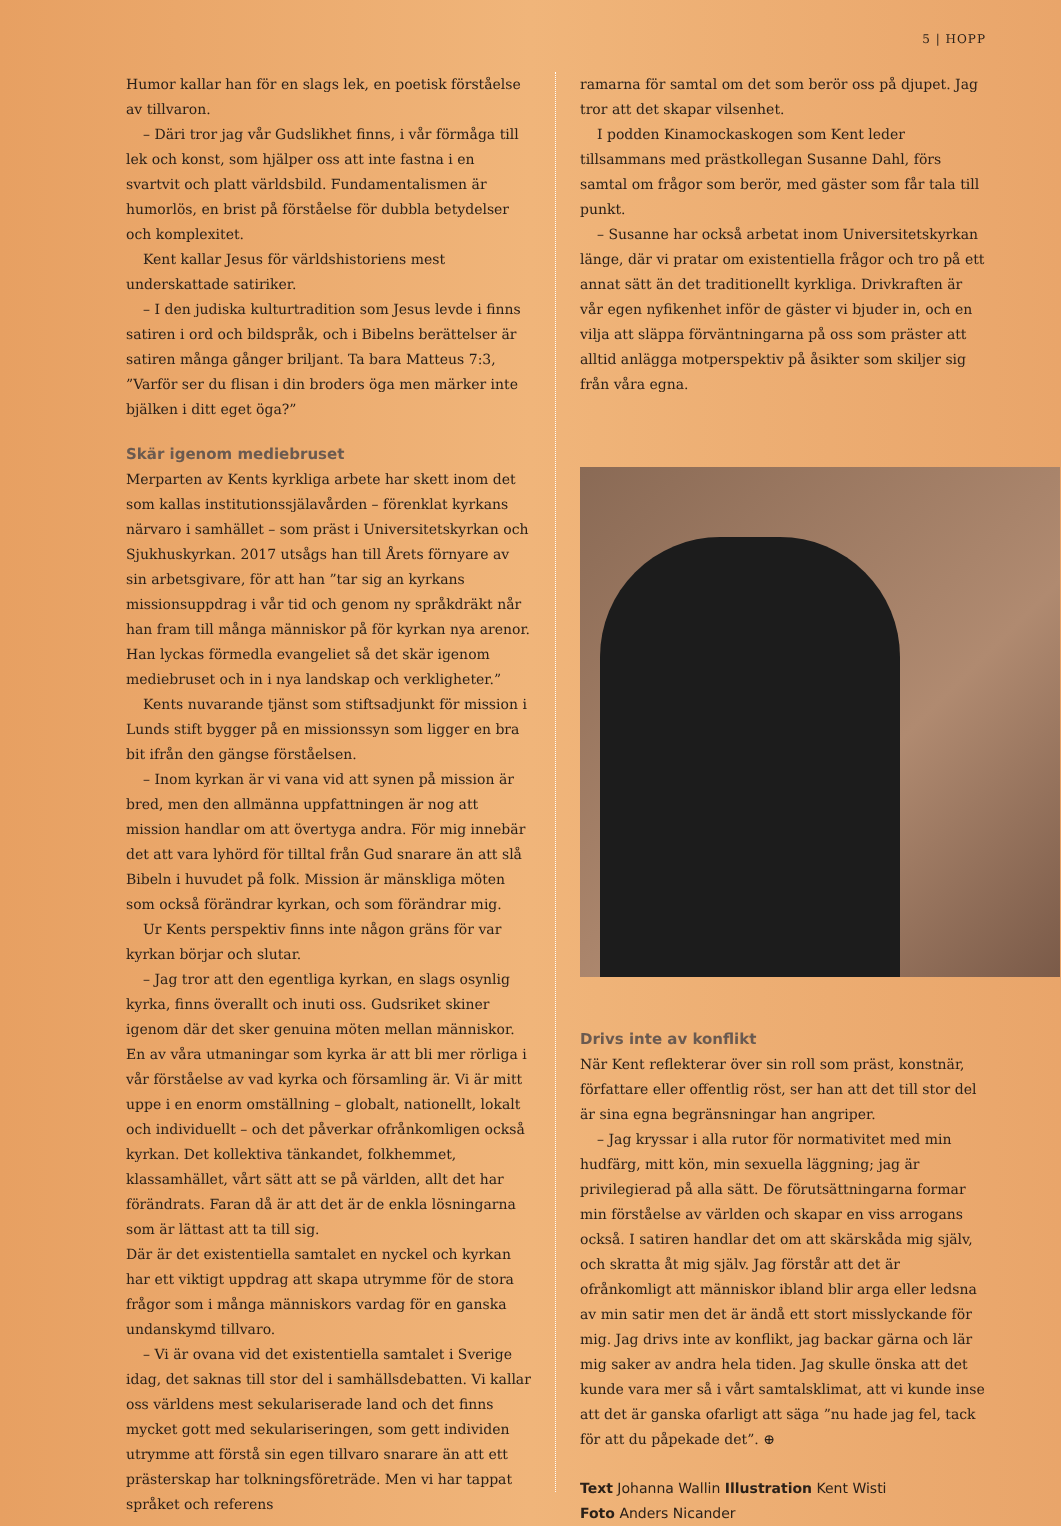5 | HOPP
Humor kallar han för en slags lek, en poetisk förståelse av tillvaron.
– Däri tror jag vår Gudslikhet finns, i vår förmåga till lek och konst, som hjälper oss att inte fastna i en svartvit och platt världsbild. Fundamentalismen är humorlös, en brist på förståelse för dubbla betydelser och komplexitet.
Kent kallar Jesus för världshistoriens mest underskattade satiriker.
– I den judiska kulturtradition som Jesus levde i finns satiren i ord och bildspråk, och i Bibelns berättelser är satiren många gånger briljant. Ta bara Matteus 7:3, ”Varför ser du flisan i din broders öga men märker inte bjälken i ditt eget öga?”
Skär igenom mediebruset
Merparten av Kents kyrkliga arbete har skett inom det som kallas institutionssjälavården – förenklat kyrkans närvaro i samhället – som präst i Universitetskyrkan och Sjukhuskyrkan. 2017 utsågs han till Årets förnyare av sin arbetsgivare, för att han ”tar sig an kyrkans missionsupp­drag i vår tid och genom ny språkdräkt når han fram till många människor på för kyrkan nya arenor. Han lyckas förmedla evangeliet så det skär igenom mediebruset och in i nya landskap och verkligheter.”
Kents nuvarande tjänst som stiftsadjunkt för mission i Lunds stift bygger på en missionssyn som ligger en bra bit ifrån den gängse förståelsen.
– Inom kyrkan är vi vana vid att synen på mission är bred, men den allmänna uppfattningen är nog att mission handlar om att övertyga andra. För mig innebär det att vara lyhörd för tilltal från Gud snarare än att slå Bibeln i huvudet på folk. Mission är mänskliga möten som också förändrar kyrkan, och som förändrar mig.
Ur Kents perspektiv finns inte någon gräns för var kyrkan börjar och slutar.
– Jag tror att den egentliga kyrkan, en slags osynlig kyrka, finns överallt och inuti oss. Gudsriket skiner igenom där det sker genuina möten mellan människor. En av våra utmaningar som kyrka är att bli mer rörliga i vår förståelse av vad kyrka och församling är. Vi är mitt uppe i en enorm omställning – globalt, nationellt, lokalt och individuellt – och det påverkar ofrånkomligen också kyrkan. Det kollekti­va tänkandet, folkhemmet, klassamhället, vårt sätt att se på världen, allt det har förändrats. Faran då är att det är de enkla lösningarna som är lättast att ta till sig.
Där är det existentiella samtalet en nyckel och kyrkan har ett viktigt uppdrag att skapa utrymme för de stora frågor som i många människors vardag för en ganska undanskymd tillvaro.
– Vi är ovana vid det existentiella samtalet i Sverige idag, det saknas till stor del i samhällsdebatten. Vi kallar oss världens mest sekulariserade land och det finns mycket gott med sekulariseringen, som gett individen utrymme att förstå sin egen tillvaro snarare än att ett prästerskap har tolkningsföreträde. Men vi har tappat språket och referens­
ramarna för samtal om det som berör oss på djupet. Jag tror att det skapar vilsenhet.
I podden Kinamockaskogen som Kent leder tillsammans med prästkollegan Susanne Dahl, förs samtal om frågor som berör, med gäster som får tala till punkt.
– Susanne har också arbetat inom Universitetskyrkan länge, där vi pratar om existentiella frågor och tro på ett annat sätt än det traditionellt kyrkliga. Drivkraften är vår egen nyfikenhet inför de gäster vi bjuder in, och en vilja att släppa förväntningarna på oss som präster att alltid anlägga motperspektiv på åsikter som skiljer sig från våra egna.
Drivs inte av konflikt
När Kent reflekterar över sin roll som präst, konstnär, för­fattare eller offentlig röst, ser han att det till stor del är sina egna begränsningar han angriper.
– Jag kryssar i alla rutor för normativitet med min hud­färg, mitt kön, min sexuella läggning; jag är privilegierad på alla sätt. De förutsättningarna formar min förståelse av världen och skapar en viss arrogans också. I satiren handlar det om att skärskåda mig själv, och skratta åt mig själv. Jag förstår att det är ofrånkomligt att människor ibland blir arga eller ledsna av min satir men det är ändå ett stort miss­lyckande för mig. Jag drivs inte av konflikt, jag backar gärna och lär mig saker av andra hela tiden. Jag skulle önska att det kunde vara mer så i vårt samtalsklimat, att vi kunde inse att det är ganska ofarligt att säga ”nu hade jag fel, tack för att du påpekade det”. ⊕
Text Johanna Wallin Illustration Kent Wisti
Foto Anders Nicander